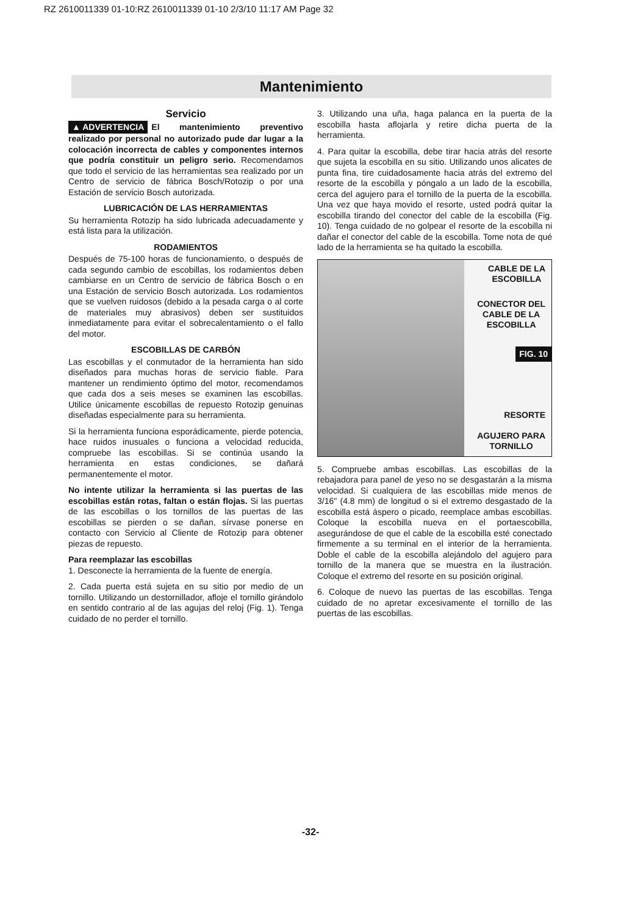RZ 2610011339 01-10:RZ 2610011339 01-10 2/3/10 11:17 AM Page 32
Mantenimiento
Servicio
▲ ADVERTENCIA El mantenimiento preventivo realizado por personal no autorizado pude dar lugar a la colocación incorrecta de cables y componentes internos que podría constituir un peligro serio. Recomendamos que todo el servicio de las herramientas sea realizado por un Centro de servicio de fábrica Bosch/Rotozip o por una Estación de servicio Bosch autorizada.
LUBRICACIÓN DE LAS HERRAMIENTAS
Su herramienta Rotozip ha sido lubricada adecuadamente y está lista para la utilización.
RODAMIENTOS
Después de 75-100 horas de funcionamiento, o después de cada segundo cambio de escobillas, los rodamientos deben cambiarse en un Centro de servicio de fábrica Bosch o en una Estación de servicio Bosch autorizada. Los rodamientos que se vuelven ruidosos (debido a la pesada carga o al corte de materiales muy abrasivos) deben ser sustituidos inmediatamente para evitar el sobrecalentamiento o el fallo del motor.
ESCOBILLAS DE CARBÓN
Las escobillas y el conmutador de la herramienta han sido diseñados para muchas horas de servicio fiable. Para mantener un rendimiento óptimo del motor, recomendamos que cada dos a seis meses se examinen las escobillas. Utilice únicamente escobillas de repuesto Rotozip genuinas diseñadas especialmente para su herramienta.
Si la herramienta funciona esporádicamente, pierde potencia, hace ruidos inusuales o funciona a velocidad reducida, compruebe las escobillas. Si se continúa usando la herramienta en estas condiciones, se dañará permanentemente el motor.
No intente utilizar la herramienta si las puertas de las escobillas están rotas, faltan o están flojas. Si las puertas de las escobillas o los tornillos de las puertas de las escobillas se pierden o se dañan, sírvase ponerse en contacto con Servicio al Cliente de Rotozip para obtener piezas de repuesto.
Para reemplazar las escobillas
1. Desconecte la herramienta de la fuente de energía.
2. Cada puerta está sujeta en su sitio por medio de un tornillo. Utilizando un destornillador, afloje el tornillo girándolo en sentido contrario al de las agujas del reloj (Fig. 1). Tenga cuidado de no perder el tornillo.
3. Utilizando una uña, haga palanca en la puerta de la escobilla hasta aflojarla y retire dicha puerta de la herramienta.
4. Para quitar la escobilla, debe tirar hacia atrás del resorte que sujeta la escobilla en su sitio. Utilizando unos alicates de punta fina, tire cuidadosamente hacia atrás del extremo del resorte de la escobilla y póngalo a un lado de la escobilla, cerca del agujero para el tornillo de la puerta de la escobilla. Una vez que haya movido el resorte, usted podrá quitar la escobilla tirando del conector del cable de la escobilla (Fig. 10). Tenga cuidado de no golpear el resorte de la escobilla ni dañar el conector del cable de la escobilla. Tome nota de qué lado de la herramienta se ha quitado la escobilla.
CABLE DE LA
ESCOBILLA
CONECTOR DEL
CABLE DE LA
ESCOBILLA
FIG. 10
RESORTE
AGUJERO PARA
TORNILLO
5. Compruebe ambas escobillas. Las escobillas de la rebajadora para panel de yeso no se desgastarán a la misma velocidad. Si cualquiera de las escobillas mide menos de 3/16" (4.8 mm) de longitud o si el extremo desgastado de la escobilla está áspero o picado, reemplace ambas escobillas. Coloque la escobilla nueva en el portaescobilla, asegurándose de que el cable de la escobilla esté conectado firmemente a su terminal en el interior de la herramienta. Doble el cable de la escobilla alejándolo del agujero para tornillo de la manera que se muestra en la ilustración. Coloque el extremo del resorte en su posición original.
6. Coloque de nuevo las puertas de las escobillas. Tenga cuidado de no apretar excesivamente el tornillo de las puertas de las escobillas.
-32-